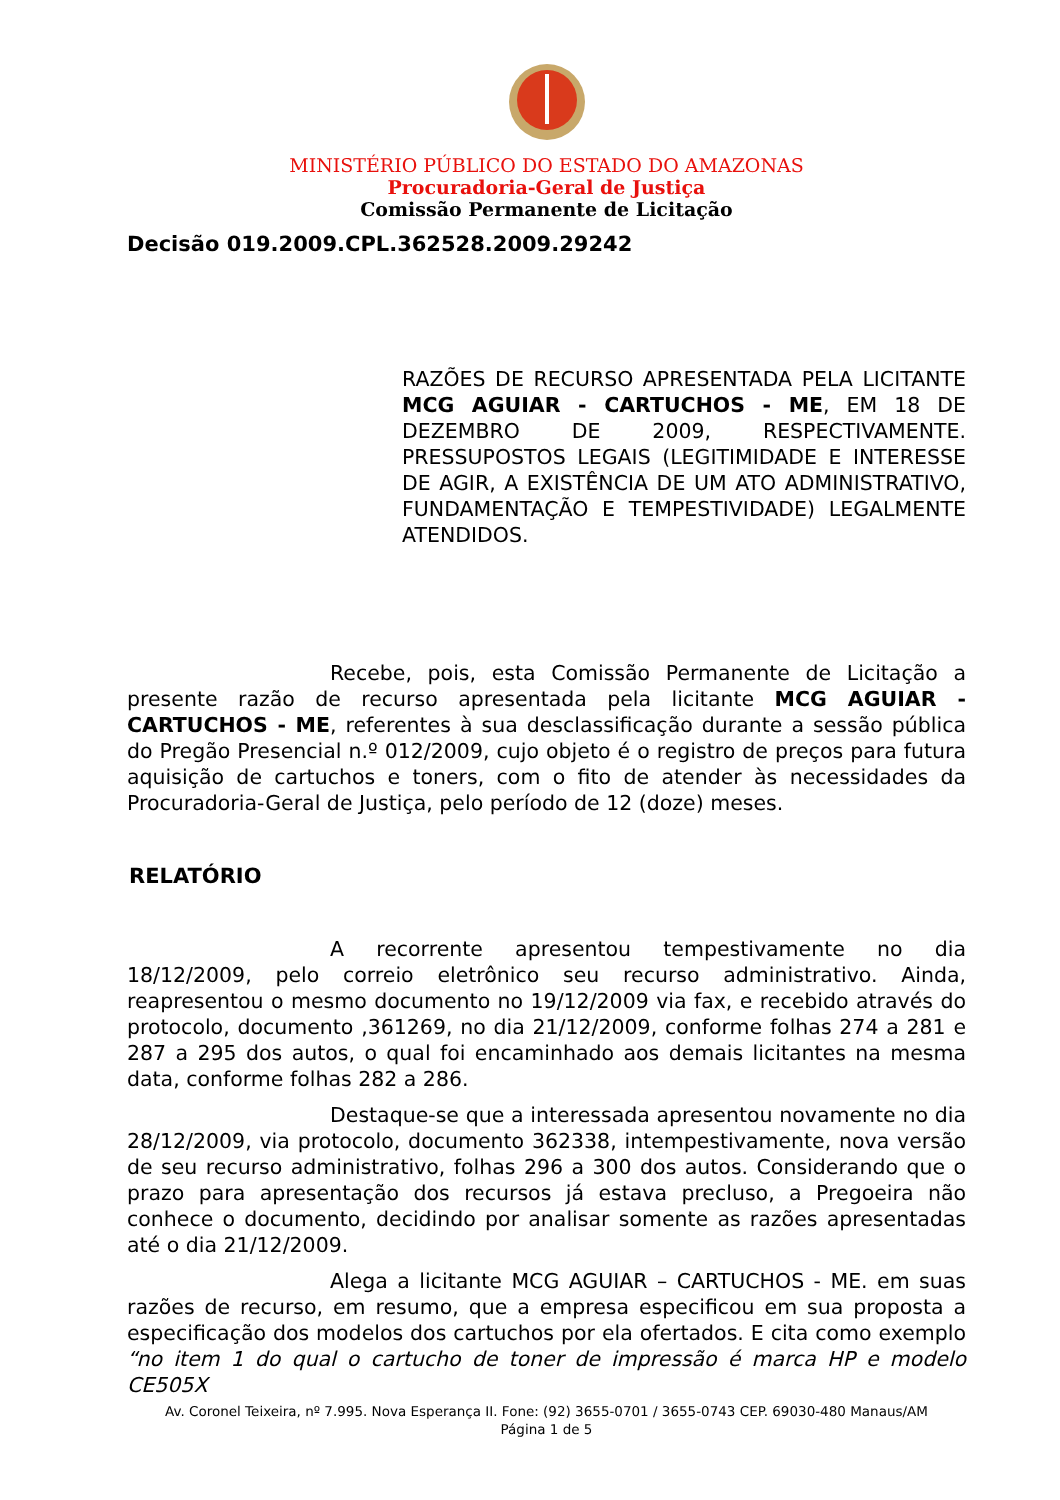MINISTÉRIO PÚBLICO DO ESTADO DO AMAZONAS
Procuradoria-Geral de Justiça
Comissão Permanente de Licitação
Decisão 019.2009.CPL.362528.2009.29242
RAZÕES DE RECURSO APRESENTADA PELA LICITANTE MCG AGUIAR - CARTUCHOS - ME, EM 18 DE DEZEMBRO DE 2009, RESPECTIVAMENTE. PRESSUPOSTOS LEGAIS (LEGITIMIDADE E INTERESSE DE AGIR, A EXISTÊNCIA DE UM ATO ADMINISTRATIVO, FUNDAMENTAÇÃO E TEMPESTIVIDADE) LEGALMENTE ATENDIDOS.
Recebe, pois, esta Comissão Permanente de Licitação a presente razão de recurso apresentada pela licitante MCG AGUIAR - CARTUCHOS - ME, referentes à sua desclassificação durante a sessão pública do Pregão Presencial n.º 012/2009, cujo objeto é o registro de preços para futura aquisição de cartuchos e toners, com o fito de atender às necessidades da Procuradoria-Geral de Justiça, pelo período de 12 (doze) meses.
RELATÓRIO
A recorrente apresentou tempestivamente no dia 18/12/2009, pelo correio eletrônico seu recurso administrativo. Ainda, reapresentou o mesmo documento no 19/12/2009 via fax, e recebido através do protocolo, documento ,361269, no dia 21/12/2009, conforme folhas 274 a 281 e 287 a 295 dos autos, o qual foi encaminhado aos demais licitantes na mesma data, conforme folhas 282 a 286.
Destaque-se que a interessada apresentou novamente no dia 28/12/2009, via protocolo, documento 362338, intempestivamente, nova versão de seu recurso administrativo, folhas 296 a 300 dos autos. Considerando que o prazo para apresentação dos recursos já estava precluso, a Pregoeira não conhece o documento, decidindo por analisar somente as razões apresentadas até o dia 21/12/2009.
Alega a licitante MCG AGUIAR – CARTUCHOS - ME. em suas razões de recurso, em resumo, que a empresa especificou em sua proposta a especificação dos modelos dos cartuchos por ela ofertados. E cita como exemplo “no item 1 do qual o cartucho de toner de impressão é marca HP e modelo CE505X
Av. Coronel Teixeira, nº 7.995. Nova Esperança II. Fone: (92) 3655-0701 / 3655-0743 CEP. 69030-480 Manaus/AM
Página 1 de 5